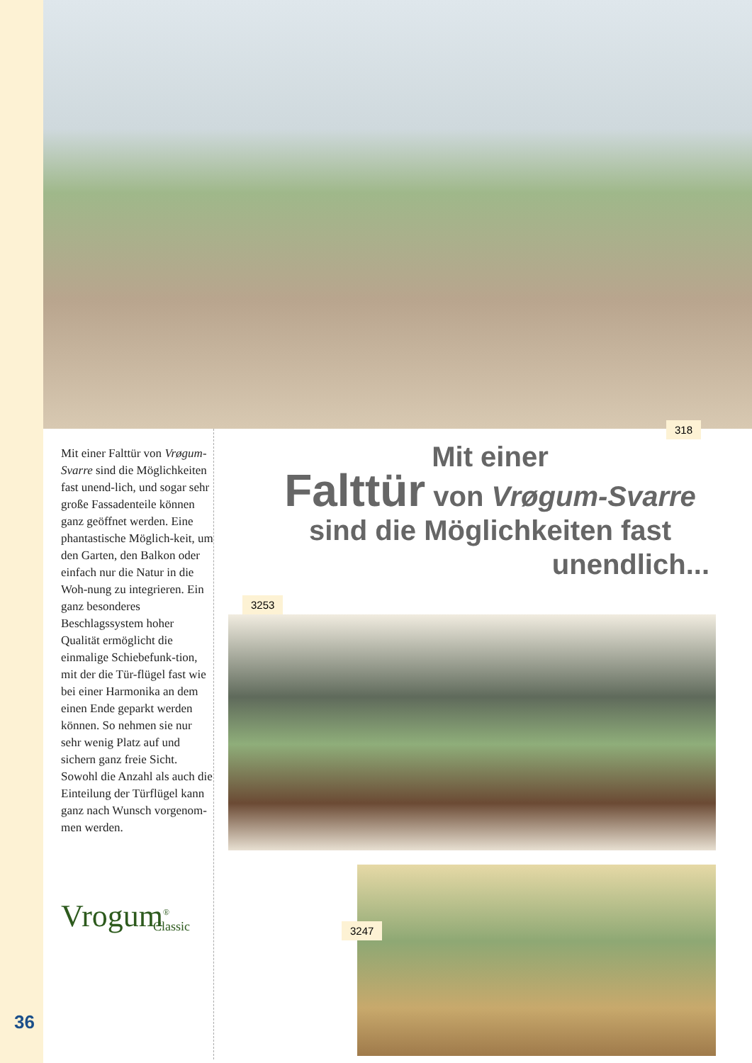318
Mit einer Falttür von Vrøgum-Svarre sind die Möglichkeiten fast unend-lich, und sogar sehr große Fassadenteile können ganz geöffnet werden. Eine phantastische Möglich-keit, um den Garten, den Balkon oder einfach nur die Natur in die Woh-nung zu integrieren. Ein ganz besonderes Beschlagssystem hoher Qualität ermöglicht die einmalige Schiebefunk-tion, mit der die Tür-flügel fast wie bei einer Harmonika an dem einen Ende geparkt werden können. So nehmen sie nur sehr wenig Platz auf und sichern ganz freie Sicht. Sowohl die Anzahl als auch die Einteilung der Türflügel kann ganz nach Wunsch vorgenom-men werden.
Vrogum<sup>®</sup>
Classic
Mit einer
Falttür von Vrøgum-Svarre
sind die Möglichkeiten fast
unendlich...
3253
3247
36